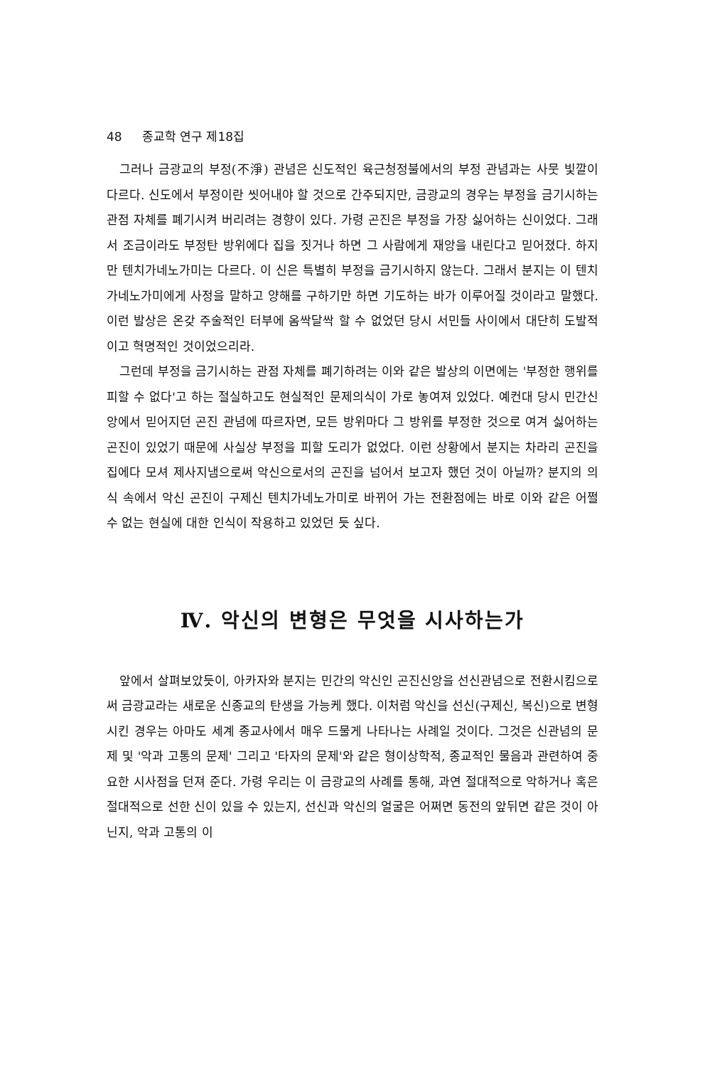48 종교학 연구 제18집
그러나 금광교의 부정(不淨) 관념은 신도적인 육근청정불에서의 부정 관념과는 사뭇 빛깔이 다르다. 신도에서 부정이란 씻어내야 할 것으로 간주되지만, 금광교의 경우는 부정을 금기시하는 관점 자체를 폐기시켜 버리려는 경향이 있다. 가령 곤진은 부정을 가장 싫어하는 신이었다. 그래서 조금이라도 부정탄 방위에다 집을 짓거나 하면 그 사람에게 재앙을 내린다고 믿어졌다. 하지만 텐치가네노가미는 다르다. 이 신은 특별히 부정을 금기시하지 않는다. 그래서 분지는 이 텐치가네노가미에게 사정을 말하고 양해를 구하기만 하면 기도하는 바가 이루어질 것이라고 말했다. 이런 발상은 온갖 주술적인 터부에 옴싹달싹 할 수 없었던 당시 서민들 사이에서 대단히 도발적이고 혁명적인 것이었으리라.
그런데 부정을 금기시하는 관점 자체를 폐기하려는 이와 같은 발상의 이면에는 '부정한 행위를 피할 수 없다'고 하는 절실하고도 현실적인 문제의식이 가로 놓여져 있었다. 예컨대 당시 민간신앙에서 믿어지던 곤진 관념에 따르자면, 모든 방위마다 그 방위를 부정한 것으로 여겨 싫어하는 곤진이 있었기 때문에 사실상 부정을 피할 도리가 없었다. 이런 상황에서 분지는 차라리 곤진을 집에다 모셔 제사지냄으로써 악신으로서의 곤진을 넘어서 보고자 했던 것이 아닐까? 분지의 의식 속에서 악신 곤진이 구제신 텐치가네노가미로 바뀌어 가는 전환점에는 바로 이와 같은 어쩔 수 없는 현실에 대한 인식이 작용하고 있었던 듯 싶다.
Ⅳ. 악신의 변형은 무엇을 시사하는가
앞에서 살펴보았듯이, 아카자와 분지는 민간의 악신인 곤진신앙을 선신관념으로 전환시킴으로써 금광교라는 새로운 신종교의 탄생을 가능케 했다. 이처럼 악신을 선신(구제신, 복신)으로 변형시킨 경우는 아마도 세계 종교사에서 매우 드물게 나타나는 사례일 것이다. 그것은 신관념의 문제 및 '악과 고통의 문제' 그리고 '타자의 문제'와 같은 형이상학적, 종교적인 물음과 관련하여 중요한 시사점을 던져 준다. 가령 우리는 이 금광교의 사례를 통해, 과연 절대적으로 악하거나 혹은 절대적으로 선한 신이 있을 수 있는지, 선신과 악신의 얼굴은 어쩌면 동전의 앞뒤면 같은 것이 아닌지, 악과 고통의 이